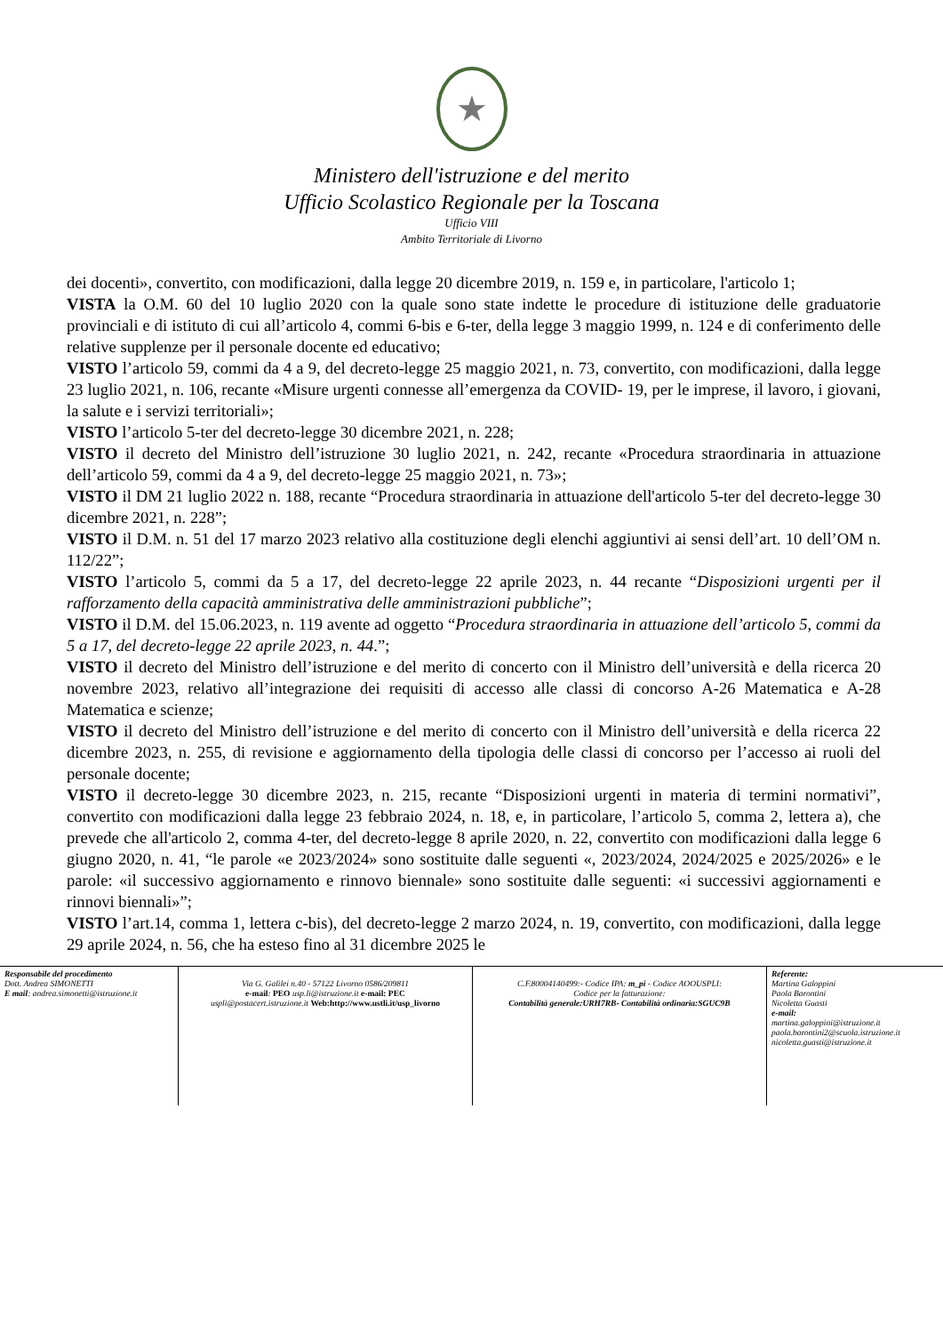★
Ministero dell'istruzione e del merito
Ufficio Scolastico Regionale per la Toscana
Ufficio VIII
Ambito Territoriale di Livorno
dei docenti», convertito, con modificazioni, dalla legge 20 dicembre 2019, n. 159 e, in particolare, l'articolo 1;
VISTA la O.M. 60 del 10 luglio 2020 con la quale sono state indette le procedure di istituzione delle graduatorie provinciali e di istituto di cui all’articolo 4, commi 6-bis e 6-ter, della legge 3 maggio 1999, n. 124 e di conferimento delle relative supplenze per il personale docente ed educativo;
VISTO l’articolo 59, commi da 4 a 9, del decreto-legge 25 maggio 2021, n. 73, convertito, con modificazioni, dalla legge 23 luglio 2021, n. 106, recante «Misure urgenti connesse all’emergenza da COVID- 19, per le imprese, il lavoro, i giovani, la salute e i servizi territoriali»;
VISTO l’articolo 5-ter del decreto-legge 30 dicembre 2021, n. 228;
VISTO il decreto del Ministro dell’istruzione 30 luglio 2021, n. 242, recante «Procedura straordinaria in attuazione dell’articolo 59, commi da 4 a 9, del decreto-legge 25 maggio 2021, n. 73»;
VISTO il DM 21 luglio 2022 n. 188, recante “Procedura straordinaria in attuazione dell'articolo 5-ter del decreto-legge 30 dicembre 2021, n. 228”;
VISTO il D.M. n. 51 del 17 marzo 2023 relativo alla costituzione degli elenchi aggiuntivi ai sensi dell’art. 10 dell’OM n. 112/22”;
VISTO l’articolo 5, commi da 5 a 17, del decreto-legge 22 aprile 2023, n. 44 recante “Disposizioni urgenti per il rafforzamento della capacità amministrativa delle amministrazioni pubbliche”;
VISTO il D.M. del 15.06.2023, n. 119 avente ad oggetto “Procedura straordinaria in attuazione dell’articolo 5, commi da 5 a 17, del decreto-legge 22 aprile 2023, n. 44.”;
VISTO il decreto del Ministro dell’istruzione e del merito di concerto con il Ministro dell’università e della ricerca 20 novembre 2023, relativo all’integrazione dei requisiti di accesso alle classi di concorso A-26 Matematica e A-28 Matematica e scienze;
VISTO il decreto del Ministro dell’istruzione e del merito di concerto con il Ministro dell’università e della ricerca 22 dicembre 2023, n. 255, di revisione e aggiornamento della tipologia delle classi di concorso per l’accesso ai ruoli del personale docente;
VISTO il decreto-legge 30 dicembre 2023, n. 215, recante “Disposizioni urgenti in materia di termini normativi”, convertito con modificazioni dalla legge 23 febbraio 2024, n. 18, e, in particolare, l’articolo 5, comma 2, lettera a), che prevede che all'articolo 2, comma 4-ter, del decreto-legge 8 aprile 2020, n. 22, convertito con modificazioni dalla legge 6 giugno 2020, n. 41, “le parole «e 2023/2024» sono sostituite dalle seguenti «, 2023/2024, 2024/2025 e 2025/2026» e le parole: «il successivo aggiornamento e rinnovo biennale» sono sostituite dalle seguenti: «i successivi aggiornamenti e rinnovi biennali»”;
VISTO l’art.14, comma 1, lettera c-bis), del decreto-legge 2 marzo 2024, n. 19, convertito, con modificazioni, dalla legge 29 aprile 2024, n. 56, che ha esteso fino al 31 dicembre 2025 le
| Responsabile del procedimento Dott. Andrea SIMONETTI E mail : andrea.simonetti@istruzione.it | Via G. Galilei n.40 - 57122 Livorno 0586/209811 e-mail : PEO usp.li@istruzione.it e-mail: PEC uspli@postacert.istruzione.it Web:http://www.ustli.it/usp_livorno | C.F.80004140499:- Codice IPA: m_pi - Codice AOOUSPLI: Codice per la fatturazione: Contabilità generale:URH7RB- Contabilità ordinaria:SGUC9B | Referente: Martina Galoppini Paola Barontini Nicoletta Guasti e-mail: martina.galoppini@istruzione.it paola.barontini2@scuola.istruzione.it nicoletta.guasti@istruzione.it |